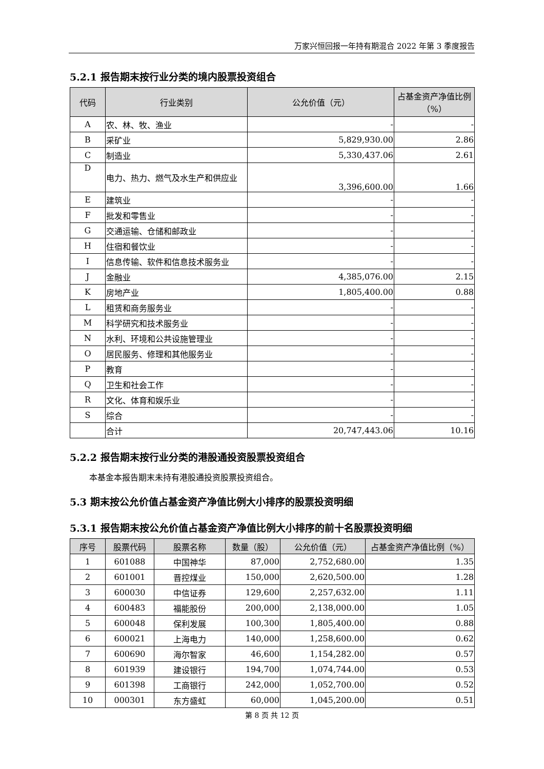万家兴恒回报一年持有期混合 2022 年第 3 季度报告
5.2.1 报告期末按行业分类的境内股票投资组合
| 代码 | 行业类别 | 公允价值（元） | 占基金资产净值比例（%） |
| --- | --- | --- | --- |
| A | 农、林、牧、渔业 | - | - |
| B | 采矿业 | 5,829,930.00 | 2.86 |
| C | 制造业 | 5,330,437.06 | 2.61 |
| D | 电力、热力、燃气及水生产和供应业 | 3,396,600.00 | 1.66 |
| E | 建筑业 | - | - |
| F | 批发和零售业 | - | - |
| G | 交通运输、仓储和邮政业 | - | - |
| H | 住宿和餐饮业 | - | - |
| I | 信息传输、软件和信息技术服务业 | - | - |
| J | 金融业 | 4,385,076.00 | 2.15 |
| K | 房地产业 | 1,805,400.00 | 0.88 |
| L | 租赁和商务服务业 | - | - |
| M | 科学研究和技术服务业 | - | - |
| N | 水利、环境和公共设施管理业 | - | - |
| O | 居民服务、修理和其他服务业 | - | - |
| P | 教育 | - | - |
| Q | 卫生和社会工作 | - | - |
| R | 文化、体育和娱乐业 | - | - |
| S | 综合 | - | - |
| | 合计 | 20,747,443.06 | 10.16 |
5.2.2 报告期末按行业分类的港股通投资股票投资组合
本基金本报告期末未持有港股通投资股票投资组合。
5.3 期末按公允价值占基金资产净值比例大小排序的股票投资明细
5.3.1 报告期末按公允价值占基金资产净值比例大小排序的前十名股票投资明细
| 序号 | 股票代码 | 股票名称 | 数量（股） | 公允价值（元） | 占基金资产净值比例（%） |
| --- | --- | --- | --- | --- | --- |
| 1 | 601088 | 中国神华 | 87,000 | 2,752,680.00 | 1.35 |
| 2 | 601001 | 晋控煤业 | 150,000 | 2,620,500.00 | 1.28 |
| 3 | 600030 | 中信证券 | 129,600 | 2,257,632.00 | 1.11 |
| 4 | 600483 | 福能股份 | 200,000 | 2,138,000.00 | 1.05 |
| 5 | 600048 | 保利发展 | 100,300 | 1,805,400.00 | 0.88 |
| 6 | 600021 | 上海电力 | 140,000 | 1,258,600.00 | 0.62 |
| 7 | 600690 | 海尔智家 | 46,600 | 1,154,282.00 | 0.57 |
| 8 | 601939 | 建设银行 | 194,700 | 1,074,744.00 | 0.53 |
| 9 | 601398 | 工商银行 | 242,000 | 1,052,700.00 | 0.52 |
| 10 | 000301 | 东方盛虹 | 60,000 | 1,045,200.00 | 0.51 |
第 8 页 共 12 页